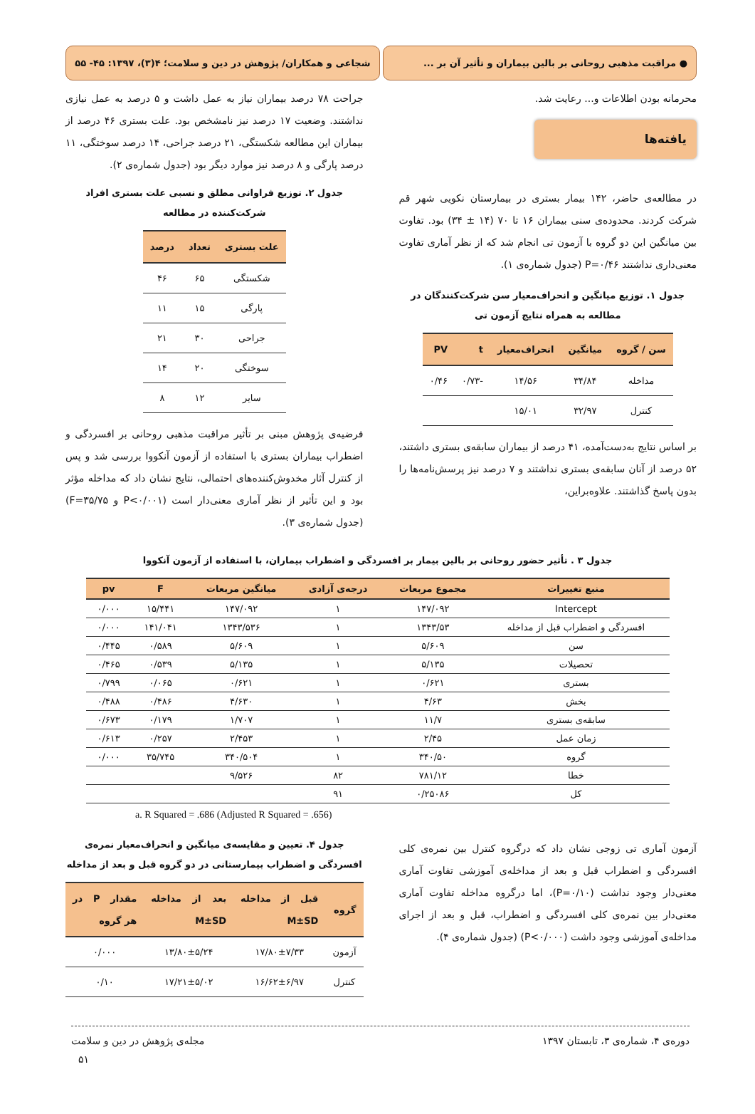● مراقبت مذهبی روحانی بر بالین بیماران و تأثیر آن بر ...
شجاعی و همکاران/ پژوهش در دین و سلامت؛ ۴(۳)، ۱۳۹۷: ۴۵- ۵۵
محرمانه بودن اطلاعات و... رعایت شد.
یافته‌ها
در مطالعه‌ی حاضر، ۱۴۲ بیمار بستری در بیمارستان نکویی شهر قم شرکت کردند. محدوده‌ی سنی بیماران ۱۶ تا ۷۰ (۱۴ ± ۳۴) بود. تفاوت بین میانگین این دو گروه با آزمون تی انجام شد که از نظر آماری تفاوت معنی‌داری نداشتند P=۰/۴۶ (جدول شماره‌ی ۱).
جدول ۱. توزیع میانگین و انحراف‌معیار سن شرکت‌کنندگان در مطالعه به همراه نتایج آزمون تی
| سن / گروه | میانگین | انحراف‌معیار | t | PV |
| --- | --- | --- | --- | --- |
| مداخله | ۳۴/۸۴ | ۱۴/۵۶ | -۰/۷۳ | ۰/۴۶ |
| کنترل | ۳۲/۹۷ | ۱۵/۰۱ | | |
بر اساس نتایج به‌دست‌آمده، ۴۱ درصد از بیماران سابقه‌ی بستری داشتند، ۵۲ درصد از آنان سابقه‌ی بستری نداشتند و ۷ درصد نیز پرسش‌نامه‌ها را بدون پاسخ گذاشتند. علاوه‌براین،
جراحت ۷۸ درصد بیماران نیاز به عمل داشت و ۵ درصد به عمل نیازی نداشتند. وضعیت ۱۷ درصد نیز نامشخص بود. علت بستری ۴۶ درصد از بیماران این مطالعه شکستگی، ۲۱ درصد جراحی، ۱۴ درصد سوختگی، ۱۱ درصد پارگی و ۸ درصد نیز موارد دیگر بود (جدول شماره‌ی ۲).
جدول ۲. توزیع فراوانی مطلق و نسبی علت بستری افراد شرکت‌کننده در مطالعه
| علت بستری | تعداد | درصد |
| --- | --- | --- |
| شکستگی | ۶۵ | ۴۶ |
| پارگی | ۱۵ | ۱۱ |
| جراحی | ۳۰ | ۲۱ |
| سوختگی | ۲۰ | ۱۴ |
| سایر | ۱۲ | ۸ |
فرضیه‌ی پژوهش مبنی بر تأثیر مراقبت مذهبی روحانی بر افسردگی و اضطراب بیماران بستری با استفاده از آزمون آنکووا بررسی شد و پس از کنترل آثار مخدوش‌کننده‌های احتمالی، نتایج نشان داد که مداخله مؤثر بود و این تأثیر از نظر آماری معنی‌دار است (P<۰/۰۰۱ و F=۳۵/۷۵) (جدول شماره‌ی ۳).
جدول ۳ . تأثیر حضور روحانی بر بالین بیمار بر افسردگی و اضطراب بیماران، با استفاده از آزمون آنکووا
| منبع تغییرات | مجموع مربعات | درجه‌ی آزادی | میانگین مربعات | F | pv |
| --- | --- | --- | --- | --- | --- |
| Intercept | ۱۴۷/۰۹۲ | ۱ | ۱۴۷/۰۹۲ | ۱۵/۴۴۱ | ۰/۰۰۰ |
| افسردگی و اضطراب قبل از مداخله | ۱۳۴۳/۵۳ | ۱ | ۱۳۴۳/۵۳۶ | ۱۴۱/۰۴۱ | ۰/۰۰۰ |
| سن | ۵/۶۰۹ | ۱ | ۵/۶۰۹ | ۰/۵۸۹ | ۰/۴۴۵ |
| تحصیلات | ۵/۱۳۵ | ۱ | ۵/۱۳۵ | ۰/۵۳۹ | ۰/۴۶۵ |
| بستری | ۰/۶۲۱ | ۱ | ۰/۶۲۱ | ۰/۰۶۵ | ۰/۷۹۹ |
| بخش | ۴/۶۳ | ۱ | ۴/۶۳۰ | ۰/۴۸۶ | ۰/۴۸۸ |
| سابقه‌ی بستری | ۱۱/۷ | ۱ | ۱/۷۰۷ | ۰/۱۷۹ | ۰/۶۷۳ |
| زمان عمل | ۲/۴۵ | ۱ | ۲/۴۵۳ | ۰/۲۵۷ | ۰/۶۱۳ |
| گروه | ۳۴۰/۵۰ | ۱ | ۳۴۰/۵۰۴ | ۳۵/۷۴۵ | ۰/۰۰۰ |
| خطا | ۷۸۱/۱۲ | ۸۲ | ۹/۵۲۶ | | |
| کل | ۰/۲۵۰۸۶ | ۹۱ | | | |
a. R Squared = .686 (Adjusted R Squared = .656)
آزمون آماری تی زوجی نشان داد که درگروه کنترل بین نمره‌ی کلی افسردگی و اضطراب قبل و بعد از مداخله‌ی آموزشی تفاوت آماری معنی‌دار وجود نداشت (P=۰/۱۰)، اما درگروه مداخله تفاوت آماری معنی‌دار بین نمره‌ی کلی افسردگی و اضطراب، قبل و بعد از اجرای مداخله‌ی آموزشی وجود داشت (P<۰/۰۰۰) (جدول شماره‌ی ۴).
جدول ۴. تعیین و مقایسه‌ی میانگین و انحراف‌معیار نمره‌ی افسردگی و اضطراب بیمارستانی در دو گروه قبل و بعد از مداخله
| گروه | قبل از مداخله M±SD | بعد از مداخله M±SD | مقدار P در هر گروه |
| --- | --- | --- | --- |
| آزمون | ۱۷/۸۰±۷/۳۳ | ۱۳/۸۰±۵/۲۴ | ۰/۰۰۰ |
| کنترل | ۱۶/۶۲±۶/۹۷ | ۱۷/۲۱±۵/۰۲ | ۰/۱۰ |
دوره‌ی ۴، شماره‌ی ۳، تابستان ۱۳۹۷ مجله‌ی پژوهش در دین و سلامت
۵۱